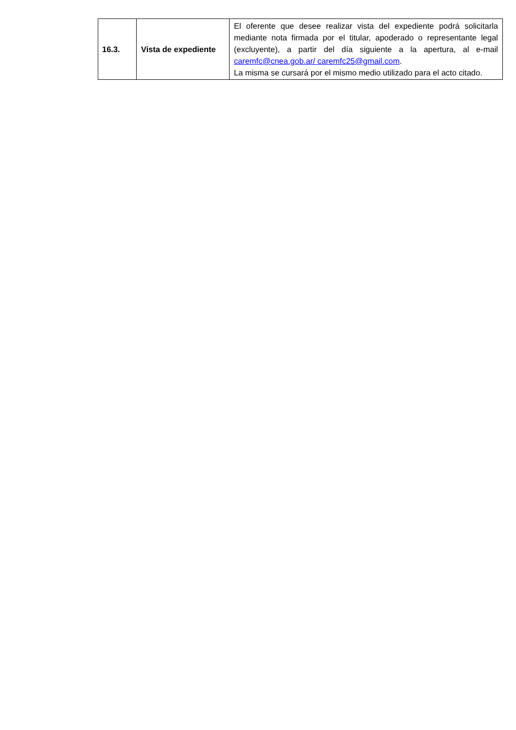| 16.3. | Vista de expediente | El oferente que desee realizar vista del expediente podrá solicitarla mediante nota firmada por el titular, apoderado o representante legal (excluyente), a partir del día siguiente a la apertura, al e-mail caremfc@cnea.gob.ar/ caremfc25@gmail.com . La misma se cursará por el mismo medio utilizado para el acto citado. |